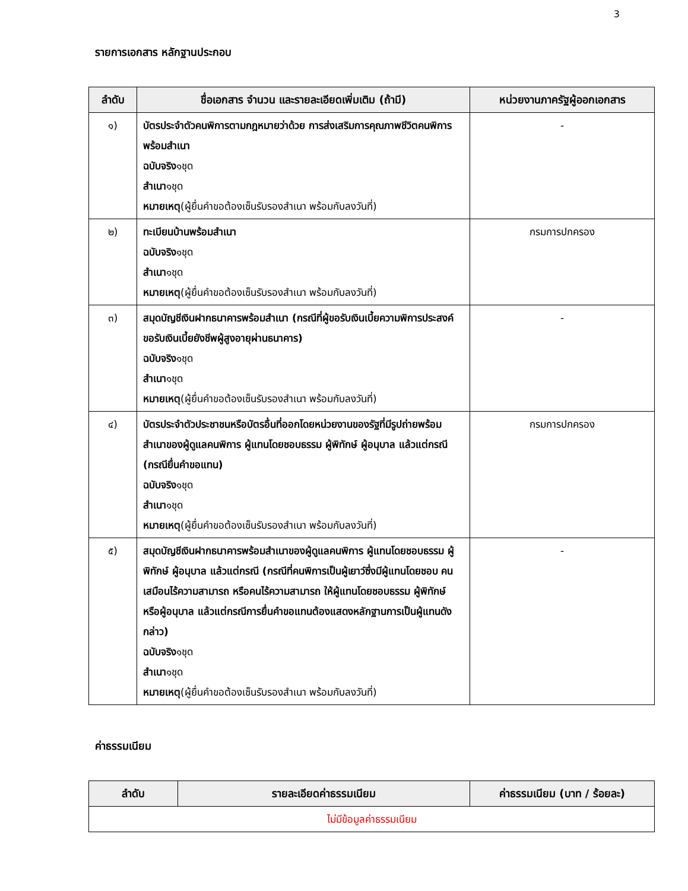3
รายการเอกสาร หลักฐานประกอบ
| ลำดับ | ชื่อเอกสาร จำนวน และรายละเอียดเพิ่มเติม (ถ้ามี) | หน่วยงานภาครัฐผู้ออกเอกสาร |
| --- | --- | --- |
| ๑) | บัตรประจำตัวคนพิการตามกฎหมายว่าด้วย การส่งเสริมการคุณภาพชีวิตคนพิการพร้อมสำเนา ฉบับจริง ๑ชุด สำเนา ๑ชุด หมายเหตุ (ผู้ยื่นคำขอต้องเซ็นรับรองสำเนา พร้อมกับลงวันที่) | - |
| ๒) | ทะเบียนบ้านพร้อมสำเนา ฉบับจริง ๑ชุด สำเนา ๑ชุด หมายเหตุ (ผู้ยื่นคำขอต้องเซ็นรับรองสำเนา พร้อมกับลงวันที่) | กรมการปกครอง |
| ๓) | สมุดบัญชีเงินฝากธนาคารพร้อมสำเนา (กรณีที่ผู้ขอรับเงินเบี้ยความพิการประสงค์ขอรับเงินเบี้ยยังชีพผู้สูงอายุผ่านธนาคาร) ฉบับจริง ๑ชุด สำเนา ๑ชุด หมายเหตุ (ผู้ยื่นคำขอต้องเซ็นรับรองสำเนา พร้อมกับลงวันที่) | - |
| ๔) | บัตรประจำตัวประชาชนหรือบัตรอื่นที่ออกโดยหน่วยงานของรัฐที่มีรูปถ่ายพร้อมสำเนาของผู้ดูแลคนพิการ ผู้แทนโดยชอบธรรม ผู้พิทักษ์ ผู้อนุบาล แล้วแต่กรณี (กรณียื่นคำขอแทน) ฉบับจริง ๑ชุด สำเนา ๑ชุด หมายเหตุ (ผู้ยื่นคำขอต้องเซ็นรับรองสำเนา พร้อมกับลงวันที่) | กรมการปกครอง |
| ๕) | สมุดบัญชีเงินฝากธนาคารพร้อมสำเนาของผู้ดูแลคนพิการ ผู้แทนโดยชอบธรรม ผู้พิทักษ์ ผู้อนุบาล แล้วแต่กรณี (กรณีที่คนพิการเป็นผู้เยาว์ซึ่งมีผู้แทนโดยชอบ คนเสมือนไร้ความสามารถ หรือคนไร้ความสามารถ ให้ผู้แทนโดยชอบธรรม ผู้พิทักษ์ หรือผู้อนุบาล แล้วแต่กรณีการยื่นคำขอแทนต้องแสดงหลักฐานการเป็นผู้แทนดังกล่าว) ฉบับจริง ๑ชุด สำเนา ๑ชุด หมายเหตุ (ผู้ยื่นคำขอต้องเซ็นรับรองสำเนา พร้อมกับลงวันที่) | - |
ค่าธรรมเนียม
| ลำดับ | รายละเอียดค่าธรรมเนียม | ค่าธรรมเนียม (บาท / ร้อยละ) |
| --- | --- | --- |
| ไม่มีข้อมูลค่าธรรมเนียม | | |